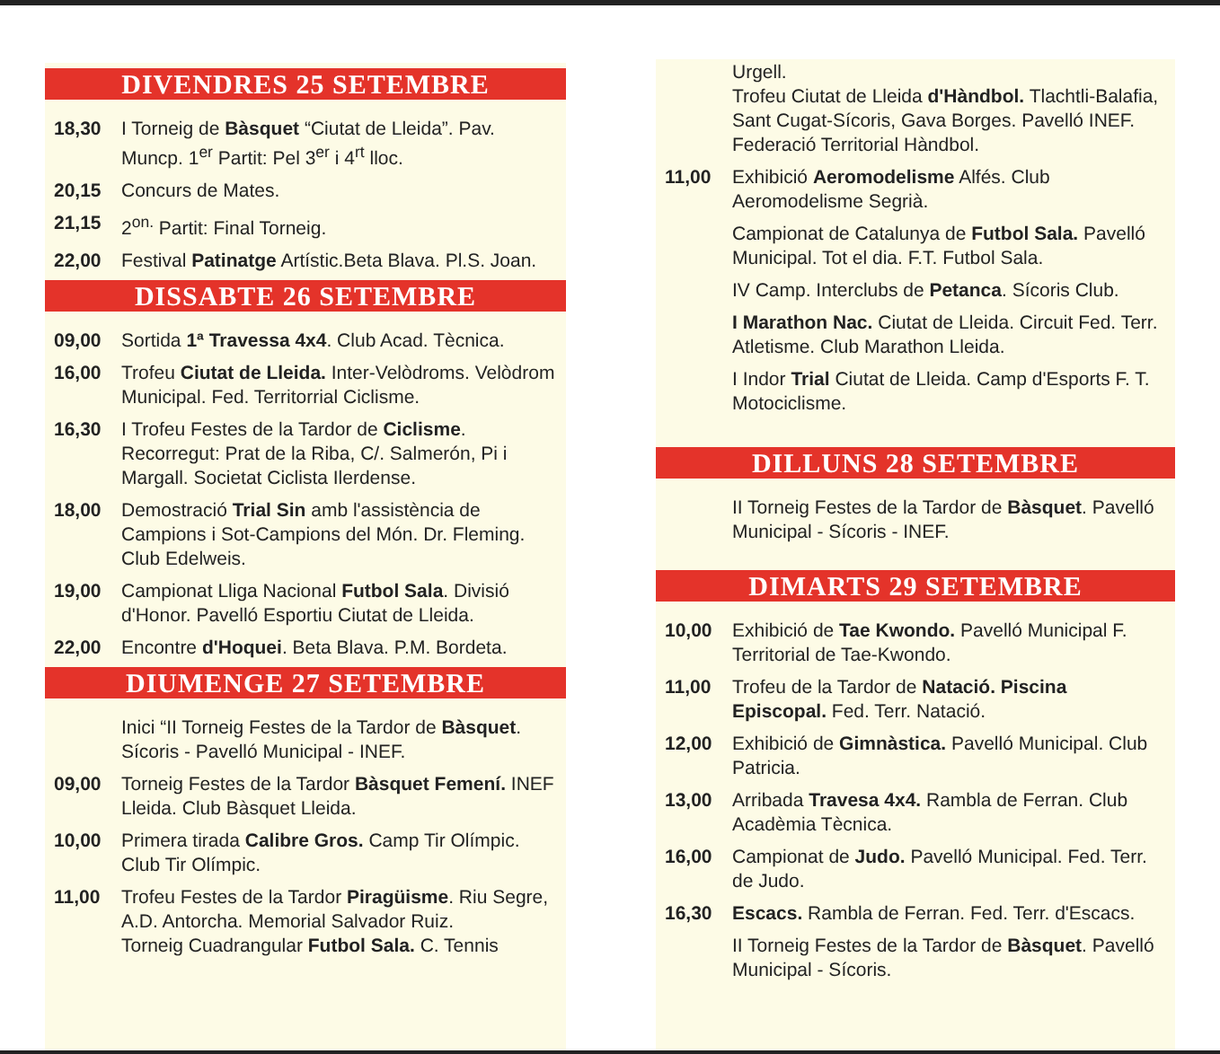DIVENDRES 25 SETEMBRE
18,30 I Torneig de Bàsquet “Ciutat de Lleida”. Pav. Muncp. 1<sup>er</sup> Partit: Pel 3<sup>er</sup> i 4<sup>rt</sup> lloc.
20,15 Concurs de Mates.
21,15 2<sup>on.</sup> Partit: Final Torneig.
22,00 Festival Patinatge Artístic.Beta Blava. Pl.S. Joan.
DISSABTE 26 SETEMBRE
09,00 Sortida 1ª Travessa 4x4. Club Acad. Tècnica.
16,00 Trofeu Ciutat de Lleida. Inter-Velòdroms. Velòdrom Municipal. Fed. Territorrial Ciclisme.
16,30 I Trofeu Festes de la Tardor de Ciclisme. Recorregut: Prat de la Riba, C/. Salmerón, Pi i Margall. Societat Ciclista Ilerdense.
18,00 Demostració Trial Sin amb l'assistència de Campions i Sot-Campions del Món. Dr. Fleming. Club Edelweis.
19,00 Campionat Lliga Nacional Futbol Sala. Divisió d'Honor. Pavelló Esportiu Ciutat de Lleida.
22,00 Encontre d'Hoquei. Beta Blava. P.M. Bordeta.
DIUMENGE 27 SETEMBRE
Inici “II Torneig Festes de la Tardor de Bàsquet. Sícoris - Pavelló Municipal - INEF.
09,00 Torneig Festes de la Tardor Bàsquet Femení. INEF Lleida. Club Bàsquet Lleida.
10,00 Primera tirada Calibre Gros. Camp Tir Olímpic. Club Tir Olímpic.
11,00 Trofeu Festes de la Tardor Piragüisme. Riu Segre, A.D. Antorcha. Memorial Salvador Ruiz.
Torneig Cuadrangular Futbol Sala. C. Tennis
Urgell.
Trofeu Ciutat de Lleida d'Hàndbol. Tlachtli-Balafia, Sant Cugat-Sícoris, Gava Borges. Pavelló INEF. Federació Territorial Hàndbol.
11,00 Exhibició Aeromodelisme Alfés. Club Aeromodelisme Segrià.
Campionat de Catalunya de Futbol Sala. Pavelló Municipal. Tot el dia. F.T. Futbol Sala.
IV Camp. Interclubs de Petanca. Sícoris Club.
I Marathon Nac. Ciutat de Lleida. Circuit Fed. Terr. Atletisme. Club Marathon Lleida.
I Indor Trial Ciutat de Lleida. Camp d'Esports F. T. Motociclisme.
DILLUNS 28 SETEMBRE
II Torneig Festes de la Tardor de Bàsquet. Pavelló Municipal - Sícoris - INEF.
DIMARTS 29 SETEMBRE
10,00 Exhibició de Tae Kwondo. Pavelló Municipal F. Territorial de Tae-Kwondo.
11,00 Trofeu de la Tardor de Natació. Piscina Episcopal. Fed. Terr. Natació.
12,00 Exhibició de Gimnàstica. Pavelló Municipal. Club Patricia.
13,00 Arribada Travesa 4x4. Rambla de Ferran. Club Acadèmia Tècnica.
16,00 Campionat de Judo. Pavelló Municipal. Fed. Terr. de Judo.
16,30 Escacs. Rambla de Ferran. Fed. Terr. d'Escacs.
II Torneig Festes de la Tardor de Bàsquet. Pavelló Municipal - Sícoris.